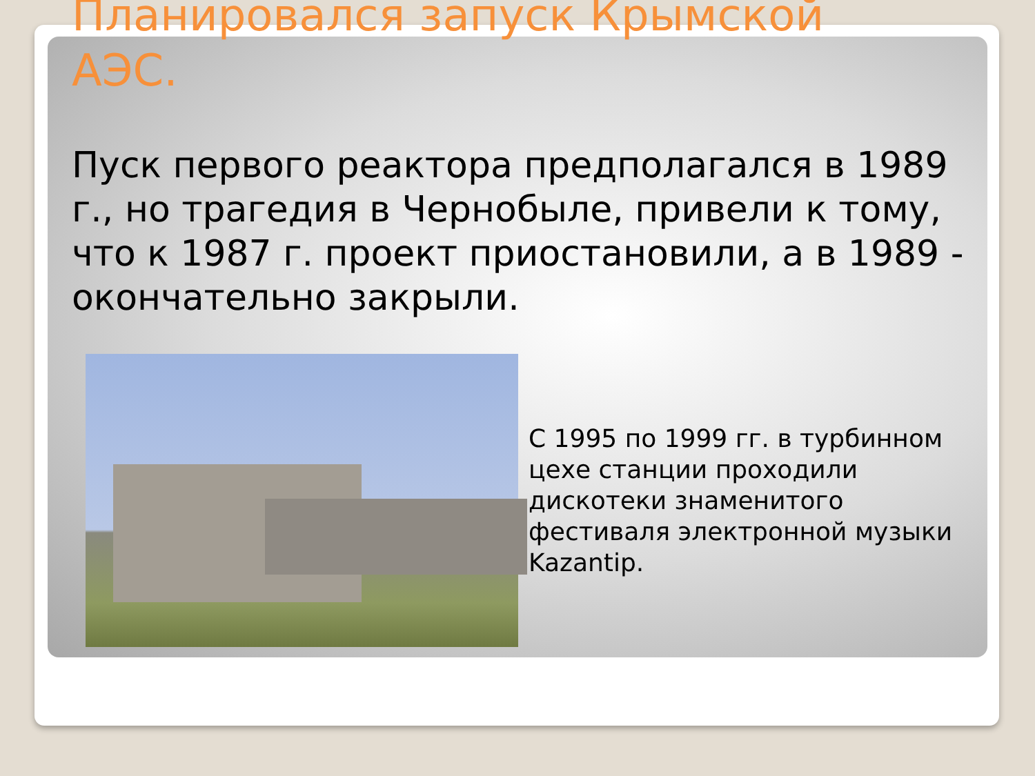Планировался запуск Крымской АЭС.
Пуск первого реактора предполагался в 1989 г., но трагедия в Чернобыле, привели к тому, что к 1987 г. проект приостановили, а в 1989 - окончательно закрыли.
С 1995 по 1999 гг. в турбинном цехе станции проходили дискотеки знаменитого фестиваля электронной музыки Kazantip.